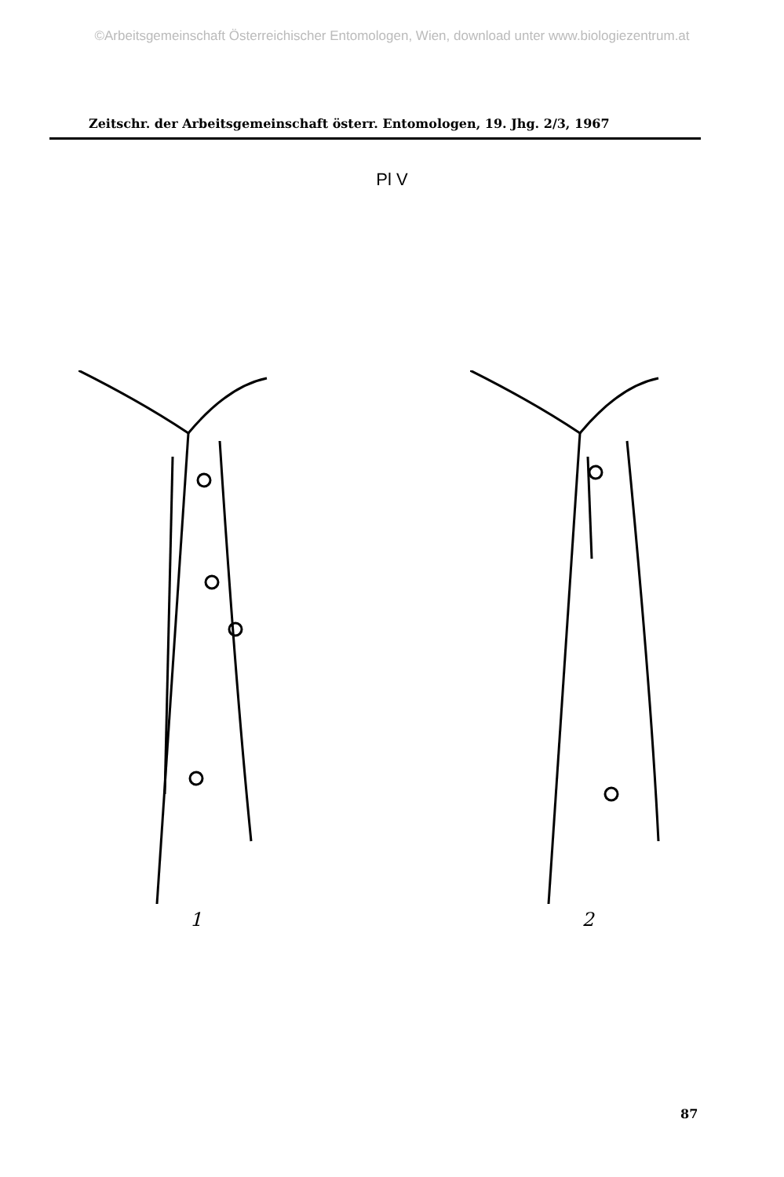©Arbeitsgemeinschaft Österreichischer Entomologen, Wien, download unter www.biologiezentrum.at
Zeitschr. der Arbeitsgemeinschaft österr. Entomologen, 19. Jhg. 2/3, 1967
Pl V
1 2
87